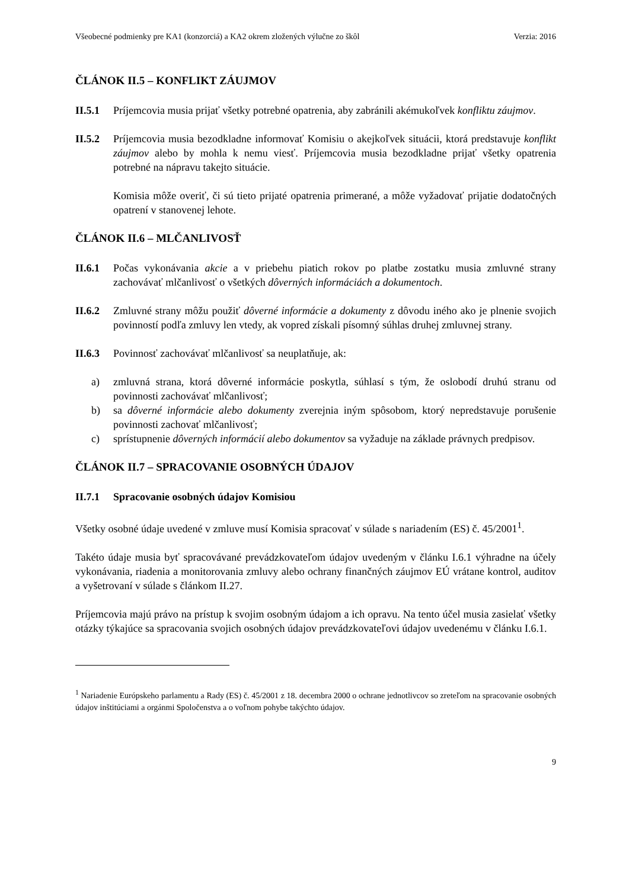Všeobecné podmienky pre KA1 (konzorciá) a KA2 okrem zložených výlučne zo škôl Verzia: 2016
ČLÁNOK II.5 – KONFLIKT ZÁUJMOV
II.5.1 Príjemcovia musia prijať všetky potrebné opatrenia, aby zabránili akémukoľvek konfliktu záujmov.
II.5.2 Príjemcovia musia bezodkladne informovať Komisiu o akejkoľvek situácii, ktorá predstavuje konflikt záujmov alebo by mohla k nemu viesť. Príjemcovia musia bezodkladne prijať všetky opatrenia potrebné na nápravu takejto situácie.
Komisia môže overiť, či sú tieto prijaté opatrenia primerané, a môže vyžadovať prijatie dodatočných opatrení v stanovenej lehote.
ČLÁNOK II.6 – MLČANLIVOSŤ
II.6.1 Počas vykonávania akcie a v priebehu piatich rokov po platbe zostatku musia zmluvné strany zachovávať mlčanlivosť o všetkých dôverných informáciách a dokumentoch.
II.6.2 Zmluvné strany môžu použiť dôverné informácie a dokumenty z dôvodu iného ako je plnenie svojich povinností podľa zmluvy len vtedy, ak vopred získali písomný súhlas druhej zmluvnej strany.
II.6.3 Povinnosť zachovávať mlčanlivosť sa neuplatňuje, ak:
a) zmluvná strana, ktorá dôverné informácie poskytla, súhlasí s tým, že oslobodí druhú stranu od povinnosti zachovávať mlčanlivosť;
b) sa dôverné informácie alebo dokumenty zverejnia iným spôsobom, ktorý nepredstavuje porušenie povinnosti zachovať mlčanlivosť;
c) sprístupnenie dôverných informácií alebo dokumentov sa vyžaduje na základe právnych predpisov.
ČLÁNOK II.7 – SPRACOVANIE OSOBNÝCH ÚDAJOV
II.7.1 Spracovanie osobných údajov Komisiou
Všetky osobné údaje uvedené v zmluve musí Komisia spracovať v súlade s nariadením (ES) č. 45/2001<sup>1</sup>.
Takéto údaje musia byť spracovávané prevádzkovateľom údajov uvedeným v článku I.6.1 výhradne na účely vykonávania, riadenia a monitorovania zmluvy alebo ochrany finančných záujmov EÚ vrátane kontrol, auditov a vyšetrovaní v súlade s článkom II.27.
Príjemcovia majú právo na prístup k svojim osobným údajom a ich opravu. Na tento účel musia zasielať všetky otázky týkajúce sa spracovania svojich osobných údajov prevádzkovateľovi údajov uvedenému v článku I.6.1.
<sup>1</sup> Nariadenie Európskeho parlamentu a Rady (ES) č. 45/2001 z 18. decembra 2000 o ochrane jednotlivcov so zreteľom na spracovanie osobných údajov inštitúciami a orgánmi Spoločenstva a o voľnom pohybe takýchto údajov.
9